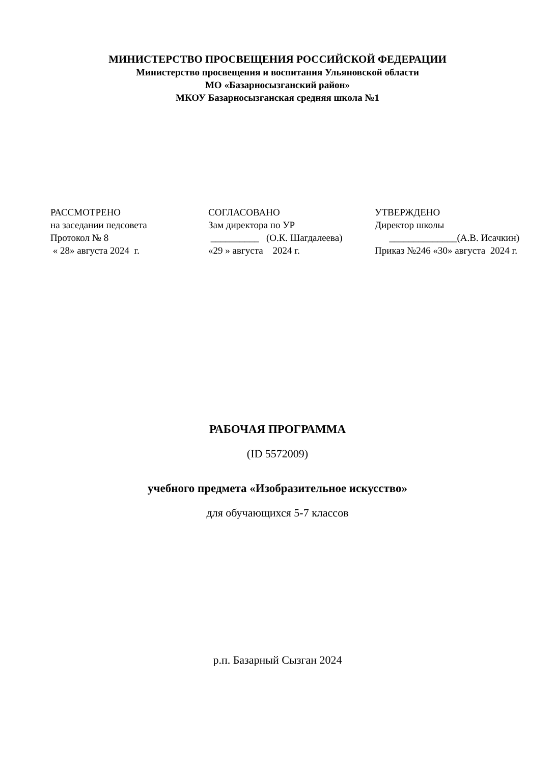МИНИСТЕРСТВО ПРОСВЕЩЕНИЯ РОССИЙСКОЙ ФЕДЕРАЦИИ
Министерство просвещения и воспитания Ульяновской области
МО «Базарносызганский район»
МКОУ Базарносызганская средняя школа №1
РАССМОТРЕНО на заседании педсовета Протокол № 8 « 28» августа 2024 г.
СОГЛАСОВАНО Зам директора по УР __________ (О.К. Шагдалеева) «29 » августа 2024 г.
УТВЕРЖДЕНО Директор школы ______________(А.В. Исачкин) Приказ №246 «30» августа 2024 г.
РАБОЧАЯ ПРОГРАММА
(ID 5572009)
учебного предмета «Изобразительное искусство»
для обучающихся 5-7 классов
р.п. Базарный Сызган 2024